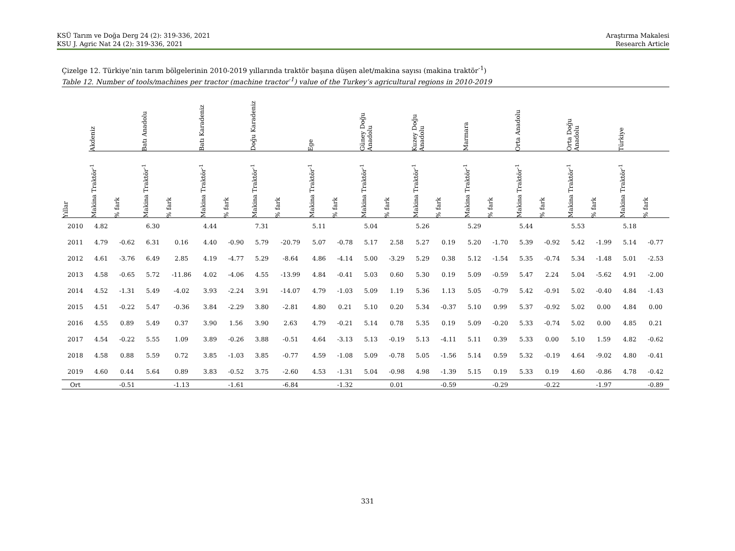KSÜ Tarım ve Doğa Derg 24 (2): 319-336, 2021
KSU J. Agric Nat 24 (2): 319-336, 2021
Araştırma Makalesi
Research Article
Çizelge 12. Türkiye’nin tarım bölgelerinin 2010-2019 yıllarında traktör başına düşen alet/makina sayısı (makina traktör<sup>-1</sup>)
Table 12. Number of tools/machines per tractor (machine tractor<sup>-1</sup>) value of the Turkey’s agricultural regions in 2010-2019
| | Akdeniz | | Batı Anadolu | | Batı Karadeniz | | Doğu Karadeniz | | Ege | | Güney Doğu Anadolu | | Kuzey Doğu Anadolu | | Marmara | | Orta Anadolu | | Orta Doğu Anadolu | | Türkiye | |
| --- | --- | --- | --- | --- | --- | --- | --- | --- | --- | --- | --- | --- | --- | --- | --- | --- | --- | --- | --- | --- | --- | --- |
| Yıllar | Makina Traktör<sup>-1</sup> | % fark | Makina Traktör<sup>-1</sup> | % fark | Makina Traktör<sup>-1</sup> | % fark | Makina Traktör<sup>-1</sup> | % fark | Makina Traktör<sup>-1</sup> | % fark | Makina Traktör<sup>-1</sup> | % fark | Makina Traktör<sup>-1</sup> | % fark | Makina Traktör<sup>-1</sup> | % fark | Makina Traktör<sup>-1</sup> | % fark | Makina Traktör<sup>-1</sup> | % fark | Makina Traktör<sup>-1</sup> | % fark |
| 2010 | 4.82 | | 6.30 | | 4.44 | | 7.31 | | 5.11 | | 5.04 | | 5.26 | | 5.29 | | 5.44 | | 5.53 | | 5.18 | |
| 2011 | 4.79 | -0.62 | 6.31 | 0.16 | 4.40 | -0.90 | 5.79 | -20.79 | 5.07 | -0.78 | 5.17 | 2.58 | 5.27 | 0.19 | 5.20 | -1.70 | 5.39 | -0.92 | 5.42 | -1.99 | 5.14 | -0.77 |
| 2012 | 4.61 | -3.76 | 6.49 | 2.85 | 4.19 | -4.77 | 5.29 | -8.64 | 4.86 | -4.14 | 5.00 | -3.29 | 5.29 | 0.38 | 5.12 | -1.54 | 5.35 | -0.74 | 5.34 | -1.48 | 5.01 | -2.53 |
| 2013 | 4.58 | -0.65 | 5.72 | -11.86 | 4.02 | -4.06 | 4.55 | -13.99 | 4.84 | -0.41 | 5.03 | 0.60 | 5.30 | 0.19 | 5.09 | -0.59 | 5.47 | 2.24 | 5.04 | -5.62 | 4.91 | -2.00 |
| 2014 | 4.52 | -1.31 | 5.49 | -4.02 | 3.93 | -2.24 | 3.91 | -14.07 | 4.79 | -1.03 | 5.09 | 1.19 | 5.36 | 1.13 | 5.05 | -0.79 | 5.42 | -0.91 | 5.02 | -0.40 | 4.84 | -1.43 |
| 2015 | 4.51 | -0.22 | 5.47 | -0.36 | 3.84 | -2.29 | 3.80 | -2.81 | 4.80 | 0.21 | 5.10 | 0.20 | 5.34 | -0.37 | 5.10 | 0.99 | 5.37 | -0.92 | 5.02 | 0.00 | 4.84 | 0.00 |
| 2016 | 4.55 | 0.89 | 5.49 | 0.37 | 3.90 | 1.56 | 3.90 | 2.63 | 4.79 | -0.21 | 5.14 | 0.78 | 5.35 | 0.19 | 5.09 | -0.20 | 5.33 | -0.74 | 5.02 | 0.00 | 4.85 | 0.21 |
| 2017 | 4.54 | -0.22 | 5.55 | 1.09 | 3.89 | -0.26 | 3.88 | -0.51 | 4.64 | -3.13 | 5.13 | -0.19 | 5.13 | -4.11 | 5.11 | 0.39 | 5.33 | 0.00 | 5.10 | 1.59 | 4.82 | -0.62 |
| 2018 | 4.58 | 0.88 | 5.59 | 0.72 | 3.85 | -1.03 | 3.85 | -0.77 | 4.59 | -1.08 | 5.09 | -0.78 | 5.05 | -1.56 | 5.14 | 0.59 | 5.32 | -0.19 | 4.64 | -9.02 | 4.80 | -0.41 |
| 2019 | 4.60 | 0.44 | 5.64 | 0.89 | 3.83 | -0.52 | 3.75 | -2.60 | 4.53 | -1.31 | 5.04 | -0.98 | 4.98 | -1.39 | 5.15 | 0.19 | 5.33 | 0.19 | 4.60 | -0.86 | 4.78 | -0.42 |
| Ort | | -0.51 | | -1.13 | | -1.61 | | -6.84 | | -1.32 | | 0.01 | | -0.59 | | -0.29 | | -0.22 | | -1.97 | | -0.89 |
331